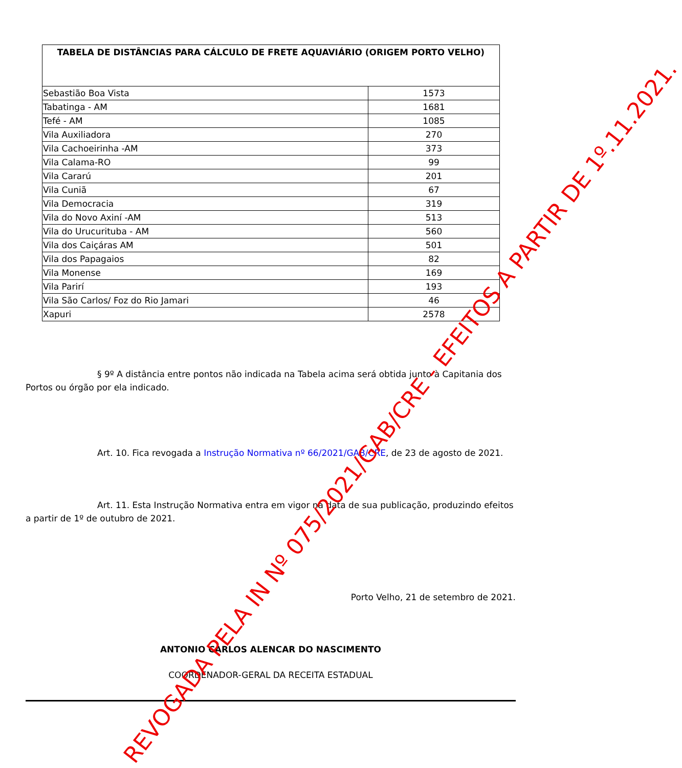| TABELA DE DISTÂNCIAS PARA CÁLCULO DE FRETE AQUAVIÁRIO (ORIGEM PORTO VELHO) | |
| --- | --- |
| Sebastião Boa Vista | 1573 |
| Tabatinga - AM | 1681 |
| Tefé - AM | 1085 |
| Vila Auxiliadora | 270 |
| Vila Cachoeirinha -AM | 373 |
| Vila Calama-RO | 99 |
| Vila Cararú | 201 |
| Vila Cuniã | 67 |
| Vila Democracia | 319 |
| Vila do Novo Axiní -AM | 513 |
| Vila do Urucurituba - AM | 560 |
| Vila dos Caiçáras AM | 501 |
| Vila dos Papagaios | 82 |
| Vila Monense | 169 |
| Vila Parirí | 193 |
| Vila São Carlos/ Foz do Rio Jamari | 46 |
| Xapuri | 2578 |
§ 9º A distância entre pontos não indicada na Tabela acima será obtida junto à Capitania dos Portos ou órgão por ela indicado.
Art. 10. Fica revogada a Instrução Normativa nº 66/2021/GAB/CRE, de 23 de agosto de 2021.
Art. 11. Esta Instrução Normativa entra em vigor na data de sua publicação, produzindo efeitos a partir de 1º de outubro de 2021.
Porto Velho, 21 de setembro de 2021.
ANTONIO CARLOS ALENCAR DO NASCIMENTO
COORDENADOR-GERAL DA RECEITA ESTADUAL
REVOGADA PELA IN Nº 075/2021/GAB/CRE - EFEITOS A PARTIR DE 1º.11.2021.